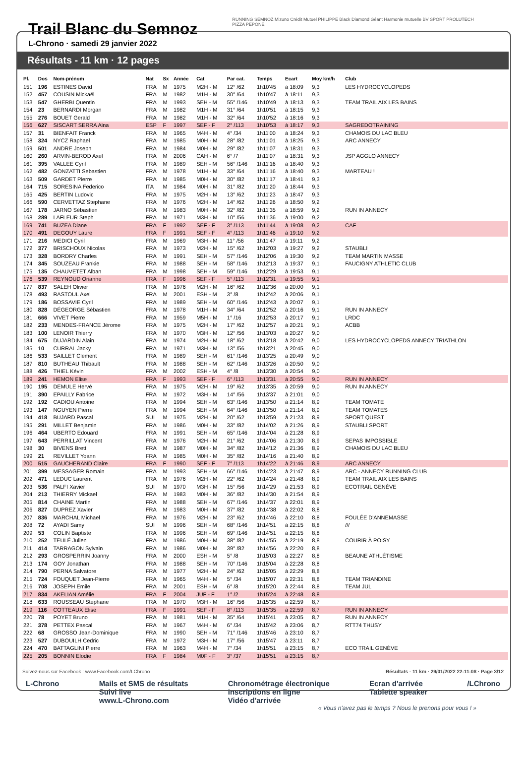Trail Blanc du Semnoz
L-Chrono · samedi 29 janvier 2022
RUNNING SEMNOZ Mizuno Crédit Mutuel PHILIPPE Black Diamond Géant Harmonie mutuelle BV SPORT PROLUTECH PIZZA PEPONE
Résultats - 11 km · 12 pages
| Pl. | Dos | Nom-prénom | Nat | Sx | Année | Cat | Par cat. | Temps | Ecart | Moy km/h | Club |
| --- | --- | --- | --- | --- | --- | --- | --- | --- | --- | --- | --- |
| 151 | 196 | ESTINES David | FRA | M | 1975 | M2H - M | 12° /62 | 1h10'45 | à 18:09 | 9,3 | LES HYDROCYCLOPEDS |
| 152 | 457 | COUSIN Mickaël | FRA | M | 1982 | M1H - M | 30° /64 | 1h10'47 | à 18:11 | 9,3 | |
| 153 | 547 | GHERBI Quentin | FRA | M | 1993 | SEH - M | 55° /146 | 1h10'49 | à 18:13 | 9,3 | TEAM TRAIL AIX LES BAINS |
| 154 | 23 | BERNARDI Morgan | FRA | M | 1982 | M1H - M | 31° /64 | 1h10'51 | à 18:15 | 9,3 | |
| 155 | 276 | BOUET Gerald | FRA | M | 1982 | M1H - M | 32° /64 | 1h10'52 | à 18:16 | 9,3 | |
| 156 | 627 | SISCART SERRA Aina | ESP | F | 1997 | SEF - F | 2° /113 | 1h10'53 | à 18:17 | 9,3 | SAGREDOTRAINING |
| 157 | 31 | BIENFAIT Franck | FRA | M | 1965 | M4H - M | 4° /34 | 1h11'00 | à 18:24 | 9,3 | CHAMOIS DU LAC BLEU |
| 158 | 324 | NYCZ Raphael | FRA | M | 1985 | M0H - M | 28° /82 | 1h11'01 | à 18:25 | 9,3 | ARC ANNECY |
| 159 | 501 | ANDRE Joseph | FRA | M | 1984 | M0H - M | 29° /82 | 1h11'07 | à 18:31 | 9,3 | |
| 160 | 260 | ARVIN-BEROD Axel | FRA | M | 2006 | CAH - M | 6° /7 | 1h11'07 | à 18:31 | 9,3 | JSP AGGLO ANNECY |
| 161 | 395 | VALLEE Cyril | FRA | M | 1989 | SEH - M | 56° /146 | 1h11'16 | à 18:40 | 9,3 | |
| 162 | 482 | GONZATTI Sebastien | FRA | M | 1978 | M1H - M | 33° /64 | 1h11'16 | à 18:40 | 9,3 | MARTEAU ! |
| 163 | 509 | GARDET Pierre | FRA | M | 1985 | M0H - M | 30° /82 | 1h11'17 | à 18:41 | 9,3 | |
| 164 | 715 | SORESINA Federico | ITA | M | 1984 | M0H - M | 31° /82 | 1h11'20 | à 18:44 | 9,3 | |
| 165 | 425 | BERTIN Ludovic | FRA | M | 1975 | M2H - M | 13° /62 | 1h11'23 | à 18:47 | 9,3 | |
| 166 | 590 | CERVETTAZ Stephane | FRA | M | 1976 | M2H - M | 14° /62 | 1h11'26 | à 18:50 | 9,2 | |
| 167 | 178 | JARNO Sébastien | FRA | M | 1983 | M0H - M | 32° /82 | 1h11'35 | à 18:59 | 9,2 | RUN IN ANNECY |
| 168 | 289 | LAFLEUR Steph | FRA | M | 1971 | M3H - M | 10° /56 | 1h11'36 | à 19:00 | 9,2 | |
| 169 | 741 | BUZEA Diane | FRA | F | 1992 | SEF - F | 3° /113 | 1h11'44 | à 19:08 | 9,2 | CAF |
| 170 | 491 | DEGOUY Laure | FRA | F | 1991 | SEF - F | 4° /113 | 1h11'46 | à 19:10 | 9,2 | |
| 171 | 216 | MEDICI Cyril | FRA | M | 1969 | M3H - M | 11° /56 | 1h11'47 | à 19:11 | 9,2 | |
| 172 | 377 | BRISCHOUX Nicolas | FRA | M | 1973 | M2H - M | 15° /62 | 1h12'03 | à 19:27 | 9,2 | STAUBLI |
| 173 | 328 | BORDRY Charles | FRA | M | 1991 | SEH - M | 57° /146 | 1h12'06 | à 19:30 | 9,2 | TEAM MARTIN MASSE |
| 174 | 345 | SOUZEAU Frankie | FRA | M | 1988 | SEH - M | 58° /146 | 1h12'13 | à 19:37 | 9,1 | FAUCIGNY ATHLETIC CLUB |
| 175 | 135 | CHAUVETET Alban | FRA | M | 1998 | SEH - M | 59° /146 | 1h12'29 | à 19:53 | 9,1 | |
| 176 | 539 | REYNOUD Orianne | FRA | F | 1996 | SEF - F | 5° /113 | 1h12'31 | à 19:55 | 9,1 | |
| 177 | 837 | SALEH Olivier | FRA | M | 1976 | M2H - M | 16° /62 | 1h12'36 | à 20:00 | 9,1 | |
| 178 | 493 | RASTOUL Axel | FRA | M | 2001 | ESH - M | 3° /8 | 1h12'42 | à 20:06 | 9,1 | |
| 179 | 186 | BOSSAVIE Cyril | FRA | M | 1989 | SEH - M | 60° /146 | 1h12'43 | à 20:07 | 9,1 | |
| 180 | 828 | DÉGEORGE Sébastien | FRA | M | 1978 | M1H - M | 34° /64 | 1h12'52 | à 20:16 | 9,1 | RUN IN ANNECY |
| 181 | 666 | VIVET Pierre | FRA | M | 1959 | M5H - M | 1° /16 | 1h12'53 | à 20:17 | 9,1 | LRDC |
| 182 | 233 | MENDES-FRANCE Jérome | FRA | M | 1975 | M2H - M | 17° /62 | 1h12'57 | à 20:21 | 9,1 | ACBB |
| 183 | 100 | LENOIR Thierry | FRA | M | 1970 | M3H - M | 12° /56 | 1h13'03 | à 20:27 | 9,0 | |
| 184 | 675 | DUJARDIN Alain | FRA | M | 1974 | M2H - M | 18° /62 | 1h13'18 | à 20:42 | 9,0 | LES HYDROCYCLOPEDS ANNECY TRIATHLON |
| 185 | 10 | CURRAL Jacky | FRA | M | 1971 | M3H - M | 13° /56 | 1h13'21 | à 20:45 | 9,0 | |
| 186 | 533 | SAILLET Clement | FRA | M | 1989 | SEH - M | 61° /146 | 1h13'25 | à 20:49 | 9,0 | |
| 187 | 810 | BUTHEAU Thibault | FRA | M | 1988 | SEH - M | 62° /146 | 1h13'26 | à 20:50 | 9,0 | |
| 188 | 426 | THIEL Kévin | FRA | M | 2002 | ESH - M | 4° /8 | 1h13'30 | à 20:54 | 9,0 | |
| 189 | 241 | HEMON Elise | FRA | F | 1993 | SEF - F | 6° /113 | 1h13'31 | à 20:55 | 9,0 | RUN IN ANNECY |
| 190 | 195 | DEMULE Hervé | FRA | M | 1975 | M2H - M | 19° /62 | 1h13'35 | à 20:59 | 9,0 | RUN IN ANNECY |
| 191 | 390 | EPAILLY Fabrice | FRA | M | 1972 | M3H - M | 14° /56 | 1h13'37 | à 21:01 | 9,0 | |
| 192 | 192 | CADIOU Antoine | FRA | M | 1994 | SEH - M | 63° /146 | 1h13'50 | à 21:14 | 8,9 | TEAM TOMATE |
| 193 | 147 | NGUYEN Pierre | FRA | M | 1994 | SEH - M | 64° /146 | 1h13'50 | à 21:14 | 8,9 | TEAM TOMATES |
| 194 | 418 | BUJARD Pascal | SUI | M | 1975 | M2H - M | 20° /62 | 1h13'59 | à 21:23 | 8,9 | SPORT QUEST |
| 195 | 291 | MILLET Benjamin | FRA | M | 1986 | M0H - M | 33° /82 | 1h14'02 | à 21:26 | 8,9 | STAUBLI SPORT |
| 196 | 464 | UBERTO Edouard | FRA | M | 1991 | SEH - M | 65° /146 | 1h14'04 | à 21:28 | 8,9 | |
| 197 | 643 | PERRILLAT Vincent | FRA | M | 1976 | M2H - M | 21° /62 | 1h14'06 | à 21:30 | 8,9 | SEPAS IMPOSSIBLE |
| 198 | 30 | BIVENS Brett | FRA | M | 1987 | M0H - M | 34° /82 | 1h14'12 | à 21:36 | 8,9 | CHAMOIS DU LAC BLEU |
| 199 | 21 | REVILLET Yoann | FRA | M | 1985 | M0H - M | 35° /82 | 1h14'16 | à 21:40 | 8,9 | |
| 200 | 515 | GAUCHERAND Claire | FRA | F | 1990 | SEF - F | 7° /113 | 1h14'22 | à 21:46 | 8,9 | ARC ANNECY |
| 201 | 399 | MESSAGER Romain | FRA | M | 1993 | SEH - M | 66° /146 | 1h14'23 | à 21:47 | 8,9 | ARC - ANNECY RUNNING CLUB |
| 202 | 471 | LEDUC Laurent | FRA | M | 1976 | M2H - M | 22° /62 | 1h14'24 | à 21:48 | 8,9 | TEAM TRAIL AIX LES BAINS |
| 203 | 536 | PALFI Xavier | SUI | M | 1970 | M3H - M | 15° /56 | 1h14'29 | à 21:53 | 8,9 | ECOTRAIL GENÈVE |
| 204 | 213 | THIERRY Mickael | FRA | M | 1983 | M0H - M | 36° /82 | 1h14'30 | à 21:54 | 8,9 | |
| 205 | 814 | CHAINE Martin | FRA | M | 1988 | SEH - M | 67° /146 | 1h14'37 | à 22:01 | 8,9 | |
| 206 | 827 | DUPREZ Xavier | FRA | M | 1983 | M0H - M | 37° /82 | 1h14'38 | à 22:02 | 8,8 | |
| 207 | 836 | MARCHAL Michael | FRA | M | 1976 | M2H - M | 23° /62 | 1h14'46 | à 22:10 | 8,8 | FOULÉE D'ANNEMASSE |
| 208 | 72 | AYADI Samy | SUI | M | 1996 | SEH - M | 68° /146 | 1h14'51 | à 22:15 | 8,8 | /// |
| 209 | 53 | COLIN Baptiste | FRA | M | 1996 | SEH - M | 69° /146 | 1h14'51 | à 22:15 | 8,8 | |
| 210 | 252 | TEULÉ Julien | FRA | M | 1986 | M0H - M | 38° /82 | 1h14'55 | à 22:19 | 8,8 | COURIR À POISY |
| 211 | 414 | TARRAGON Sylvain | FRA | M | 1986 | M0H - M | 39° /82 | 1h14'56 | à 22:20 | 8,8 | |
| 212 | 293 | GROSPERRIN Joanny | FRA | M | 2000 | ESH - M | 5° /8 | 1h15'03 | à 22:27 | 8,8 | BEAUNE ATHLÉTISME |
| 213 | 174 | GOY Jonathan | FRA | M | 1988 | SEH - M | 70° /146 | 1h15'04 | à 22:28 | 8,8 | |
| 214 | 790 | PERNA Salvatore | FRA | M | 1977 | M2H - M | 24° /62 | 1h15'05 | à 22:29 | 8,8 | |
| 215 | 724 | FOUQUET Jean-Pierre | FRA | M | 1965 | M4H - M | 5° /34 | 1h15'07 | à 22:31 | 8,8 | TEAM TRIANDINE |
| 216 | 708 | JOSEPH Emile | FRA | M | 2001 | ESH - M | 6° /8 | 1h15'20 | à 22:44 | 8,8 | TEAM JUL |
| 217 | 834 | AKELIAN Amélie | FRA | F | 2004 | JUF - F | 1° /2 | 1h15'24 | à 22:48 | 8,8 | |
| 218 | 633 | ROUSSEAU Stephane | FRA | M | 1970 | M3H - M | 16° /56 | 1h15'35 | à 22:59 | 8,7 | |
| 219 | 116 | COTTEAUX Elise | FRA | F | 1991 | SEF - F | 8° /113 | 1h15'35 | à 22:59 | 8,7 | RUN IN ANNECY |
| 220 | 78 | POYET Bruno | FRA | M | 1981 | M1H - M | 35° /64 | 1h15'41 | à 23:05 | 8,7 | RUN IN ANNECY |
| 221 | 378 | PETTEX Pascal | FRA | M | 1967 | M4H - M | 6° /34 | 1h15'42 | à 23:06 | 8,7 | RTT74 THUSY |
| 222 | 68 | GROSSO Jean-Dominique | FRA | M | 1990 | SEH - M | 71° /146 | 1h15'46 | à 23:10 | 8,7 | |
| 223 | 527 | DUBOUILH Cedric | FRA | M | 1972 | M3H - M | 17° /56 | 1h15'47 | à 23:11 | 8,7 | |
| 224 | 470 | BATTAGLINI Pierre | FRA | M | 1963 | M4H - M | 7° /34 | 1h15'51 | à 23:15 | 8,7 | ECO TRAIL GENÈVE |
| 225 | 205 | BONNIN Elodie | FRA | F | 1984 | M0F - F | 3° /37 | 1h15'51 | à 23:15 | 8,7 | |
Suivez-nous sur Facebook : www.Facebook.com/LChrono Résultats - 11 km · 29/01/2022 22:11:08 · Page 3/12
L-Chrono Mails et SMS de résultats
Suivi live
www.L-Chrono.com
Chronométrage électronique
Inscriptions en ligne
Vidéo d'arrivée
Ecran d'arrivée
Tablette speaker
/LChrono
« Vous n'avez pas le temps ? Nous le prenons pour vous ! »